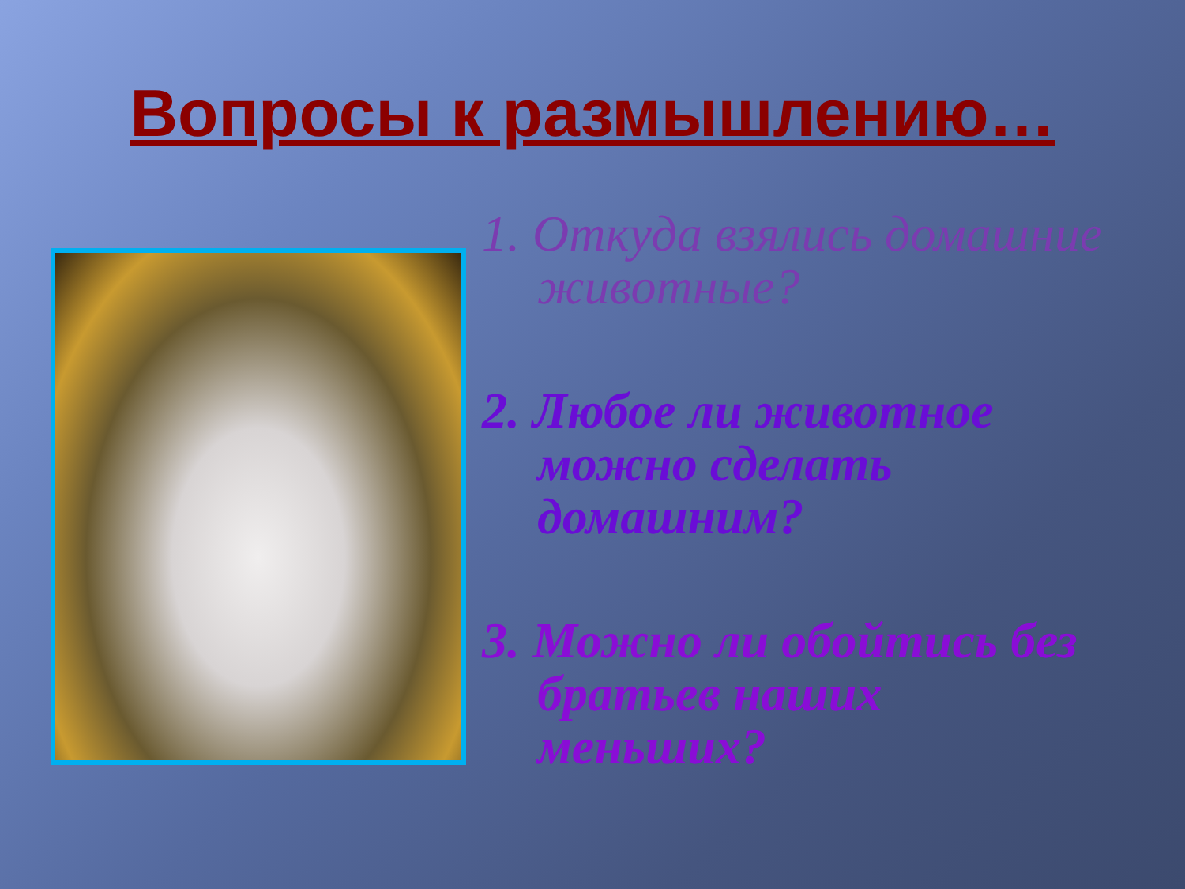Вопросы к размышлению…
1. Откуда взялись домашние животные?
2. Любое ли животное можно сделать домашним?
3. Можно ли обойтись без братьев наших меньших?